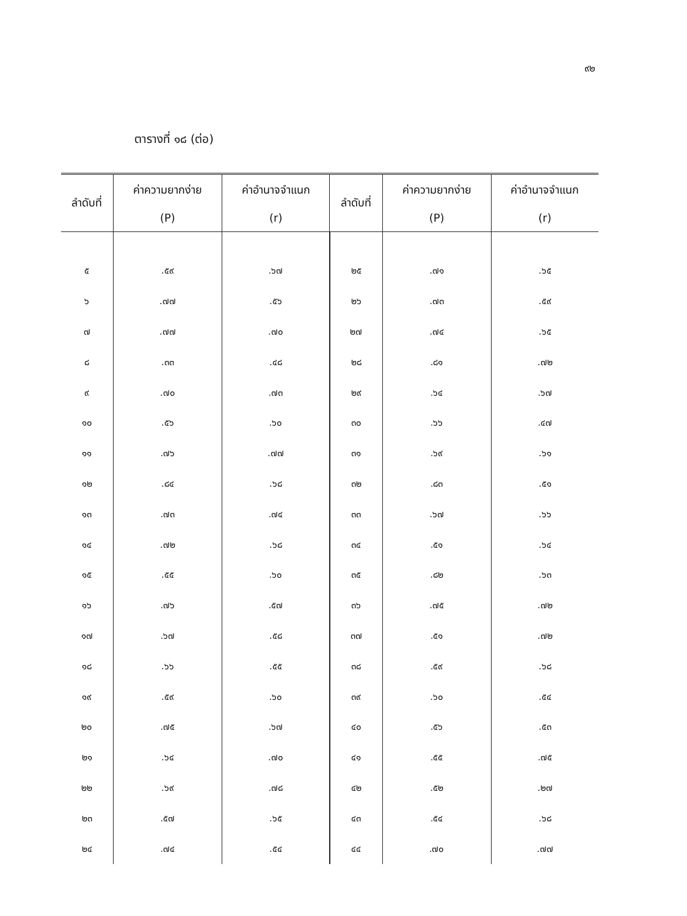๙๒
ตารางที่ ๑๘ (ต่อ)
| ลำดับที่ | ค่าความยากง่าย (P) | ค่าอำนาจจำแนก (r) | ลำดับที่ | ค่าความยากง่าย (P) | ค่าอำนาจจำแนก (r) |
| --- | --- | --- | --- | --- | --- |
| ๕ | .๕๙ | .๖๗ | ๒๕ | .๗๑ | .๖๕ |
| ๖ | .๗๗ | .๕๖ | ๒๖ | .๗๓ | .๕๙ |
| ๗ | .๗๗ | .๗๐ | ๒๗ | .๗๔ | .๖๕ |
| ๘ | .๓๓ | .๔๘ | ๒๘ | .๘๑ | .๗๒ |
| ๙ | .๗๐ | .๗๓ | ๒๙ | .๖๔ | .๖๗ |
| ๑๐ | .๕๖ | .๖๐ | ๓๐ | .๖๖ | .๔๗ |
| ๑๑ | .๗๖ | .๗๗ | ๓๑ | .๖๙ | .๖๑ |
| ๑๒ | .๘๔ | .๖๘ | ๓๒ | .๘๓ | .๕๑ |
| ๑๓ | .๗๓ | .๗๔ | ๓๓ | .๖๗ | .๖๖ |
| ๑๔ | .๗๒ | .๖๘ | ๓๔ | .๕๑ | .๖๔ |
| ๑๕ | .๕๕ | .๖๐ | ๓๕ | .๘๒ | .๖๓ |
| ๑๖ | .๗๖ | .๕๗ | ๓๖ | .๗๕ | .๗๒ |
| ๑๗ | .๖๗ | .๕๘ | ๓๗ | .๕๑ | .๗๒ |
| ๑๘ | .๖๖ | .๕๕ | ๓๘ | .๕๙ | .๖๘ |
| ๑๙ | .๕๙ | .๖๐ | ๓๙ | .๖๐ | .๕๔ |
| ๒๐ | .๗๕ | .๖๗ | ๔๐ | .๕๖ | .๕๓ |
| ๒๑ | .๖๔ | .๗๐ | ๔๑ | .๕๕ | .๗๕ |
| ๒๒ | .๖๙ | .๗๘ | ๔๒ | .๕๒ | .๒๗ |
| ๒๓ | .๕๗ | .๖๕ | ๔๓ | .๕๔ | .๖๘ |
| ๒๔ | .๗๔ | .๕๔ | ๔๔ | .๗๐ | .๗๗ |